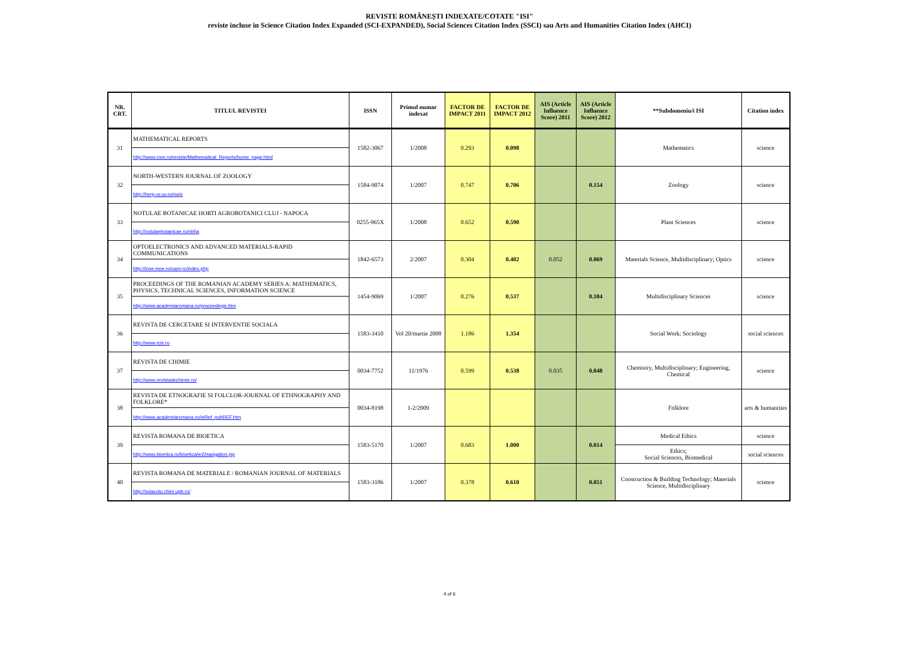REVISTE ROMÂNEȘTI INDEXATE/COTATE "ISI"
reviste incluse in Science Citation Index Expanded (SCI-EXPANDED), Social Sciences Citation Index (SSCI) sau Arts and Humanities Citation Index (AHCI)
| NR. CRT. | TITLUL REVISTEI | ISSN | Primul numar indexat | FACTOR DE IMPACT 2011 | FACTOR DE IMPACT 2012 | AIS (Article Influence Score) 2011 | AIS (Article Influence Score) 2012 | **Subdomeniu/i ISI | Citation index |
| --- | --- | --- | --- | --- | --- | --- | --- | --- | --- |
| 31 | MATHEMATICAL REPORTS | 1582-3067 | 1/2008 | 0.293 | 0.098 | | | Mathematics | science |
| | http://www.csm.ro/reviste/Mathematical_Reports/home_page.html | | | | | | | | |
| 32 | NORTH-WESTERN JOURNAL OF ZOOLOGY | 1584-9074 | 1/2007 | 0.747 | 0.706 | | 0.154 | Zoology | science |
| | http://herp-or.uv.ro/nwjz | | | | | | | | |
| 33 | NOTULAE BOTANICAE HORTI AGROBOTANICI CLUJ - NAPOCA | 0255-965X | 1/2008 | 0.652 | 0.590 | | | Plant Sciences | science |
| | http://notulaebotanicae.ro/nbha | | | | | | | | |
| 34 | OPTOELECTRONICS AND ADVANCED MATERIALS-RAPID COMMUNICATIONS | 1842-6573 | 2/2007 | 0.304 | 0.402 | 0.052 | 0.069 | Materials Science, Multidisciplinary; Optics | science |
| | http://inoe.inoe.ro/oam-rc/index.php | | | | | | | | |
| 35 | PROCEEDINGS OF THE ROMANIAN ACADEMY SERIES A: MATHEMATICS, PHYSICS, TECHNICAL SCIENCES, INFORMATION SCIENCE | 1454-9069 | 1/2007 | 0.276 | 0.537 | | 0.104 | Multidisciplinary Sciences | science |
| | http://www.academiaromana.ro/proceedings.htm | | | | | | | | |
| 36 | REVISTA DE CERCETARE SI INTERVENTIE SOCIALA | 1583-3410 | Vol 20/martie 2008 | 1.186 | 1.354 | | | Social Work; Sociology | social sciences |
| | http://www.rcis.ro | | | | | | | | |
| 37 | REVISTA DE CHIMIE | 0034-7752 | 11/1976 | 0.599 | 0.538 | 0.035 | 0.048 | Chemistry, Multidisciplinary; Engineering, Chemical | science |
| | http://www.revistadechimie.ro/ | | | | | | | | |
| 38 | REVISTA DE ETNOGRAFIE SI FOLCLOR-JOURNAL OF ETHNOGRAPHY AND FOLKLORE* | 0034-8198 | 1-2/2009 | | | | | Folklore | arts & humanities |
| | http://www.academiaromana.ro/ief/ief_pubREF.htm | | | | | | | | |
| 39 | REVISTA ROMANA DE BIOETICA | 1583-5170 | 1/2007 | 0.683 | 1.000 | | 0.014 | Medical Ethics | science |
| | http://www.bioetica.ro/bioetica/ie2/navigation.jsp | | | | | | | Ethics; Social Sciences, Biomedical | social sciences |
| 40 | REVISTA ROMANA DE MATERIALE / ROMANIAN JOURNAL OF MATERIALS | 1583-3186 | 1/2007 | 0.378 | 0.610 | | 0.051 | Construction & Building Technology; Materials Science, Multidisciplinary | science |
| | http://solacolu.chim.upb.ro/ | | | | | | | | |
4 of 6